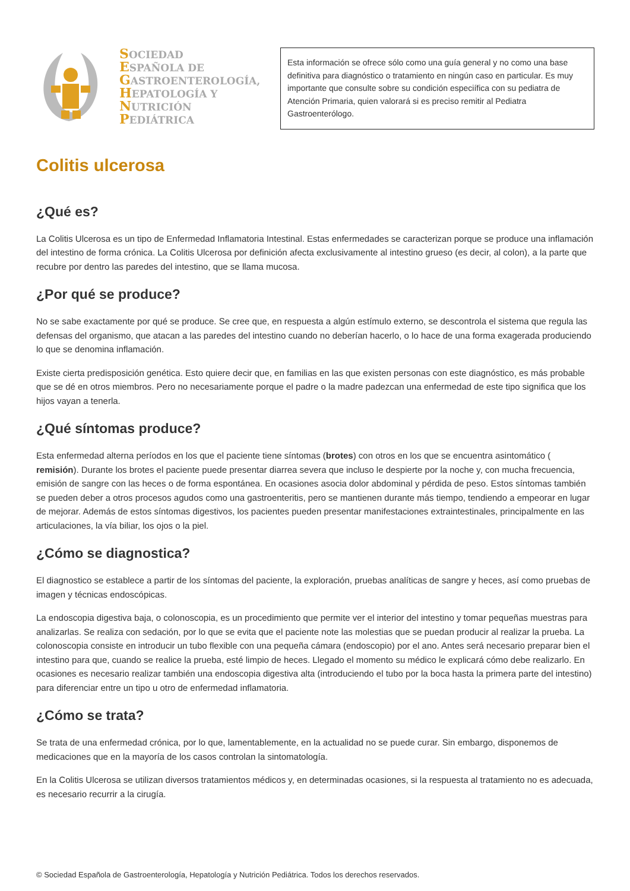SOCIEDAD
ESPAÑOLA DE
GASTROENTEROLOGÍA,
HEPATOLOGÍA Y
NUTRICIÓN
PEDIÁTRICA
Esta información se ofrece sólo como una guía general y no como una base definitiva para diagnóstico o tratamiento en ningún caso en particular. Es muy importante que consulte sobre su condición especiífica con su pediatra de Atención Primaria, quien valorará si es preciso remitir al Pediatra Gastroenterólogo.
Colitis ulcerosa
¿Qué es?
La Colitis Ulcerosa es un tipo de Enfermedad Inflamatoria Intestinal. Estas enfermedades se caracterizan porque se produce una inflamación del intestino de forma crónica. La Colitis Ulcerosa por definición afecta exclusivamente al intestino grueso (es decir, al colon), a la parte que recubre por dentro las paredes del intestino, que se llama mucosa.
¿Por qué se produce?
No se sabe exactamente por qué se produce. Se cree que, en respuesta a algún estímulo externo, se descontrola el sistema que regula las defensas del organismo, que atacan a las paredes del intestino cuando no deberían hacerlo, o lo hace de una forma exagerada produciendo lo que se denomina inflamación.
Existe cierta predisposición genética. Esto quiere decir que, en familias en las que existen personas con este diagnóstico, es más probable que se dé en otros miembros. Pero no necesariamente porque el padre o la madre padezcan una enfermedad de este tipo significa que los hijos vayan a tenerla.
¿Qué síntomas produce?
Esta enfermedad alterna períodos en los que el paciente tiene síntomas (brotes) con otros en los que se encuentra asintomático ( remisión). Durante los brotes el paciente puede presentar diarrea severa que incluso le despierte por la noche y, con mucha frecuencia, emisión de sangre con las heces o de forma espontánea. En ocasiones asocia dolor abdominal y pérdida de peso. Estos síntomas también se pueden deber a otros procesos agudos como una gastroenteritis, pero se mantienen durante más tiempo, tendiendo a empeorar en lugar de mejorar. Además de estos síntomas digestivos, los pacientes pueden presentar manifestaciones extraintestinales, principalmente en las articulaciones, la vía biliar, los ojos o la piel.
¿Cómo se diagnostica?
El diagnostico se establece a partir de los síntomas del paciente, la exploración, pruebas analíticas de sangre y heces, así como pruebas de imagen y técnicas endoscópicas.
La endoscopia digestiva baja, o colonoscopia, es un procedimiento que permite ver el interior del intestino y tomar pequeñas muestras para analizarlas. Se realiza con sedación, por lo que se evita que el paciente note las molestias que se puedan producir al realizar la prueba. La colonoscopia consiste en introducir un tubo flexible con una pequeña cámara (endoscopio) por el ano. Antes será necesario preparar bien el intestino para que, cuando se realice la prueba, esté limpio de heces. Llegado el momento su médico le explicará cómo debe realizarlo. En ocasiones es necesario realizar también una endoscopia digestiva alta (introduciendo el tubo por la boca hasta la primera parte del intestino) para diferenciar entre un tipo u otro de enfermedad inflamatoria.
¿Cómo se trata?
Se trata de una enfermedad crónica, por lo que, lamentablemente, en la actualidad no se puede curar. Sin embargo, disponemos de medicaciones que en la mayoría de los casos controlan la sintomatología.
En la Colitis Ulcerosa se utilizan diversos tratamientos médicos y, en determinadas ocasiones, si la respuesta al tratamiento no es adecuada, es necesario recurrir a la cirugía.
© Sociedad Española de Gastroenterología, Hepatología y Nutrición Pediátrica. Todos los derechos reservados.